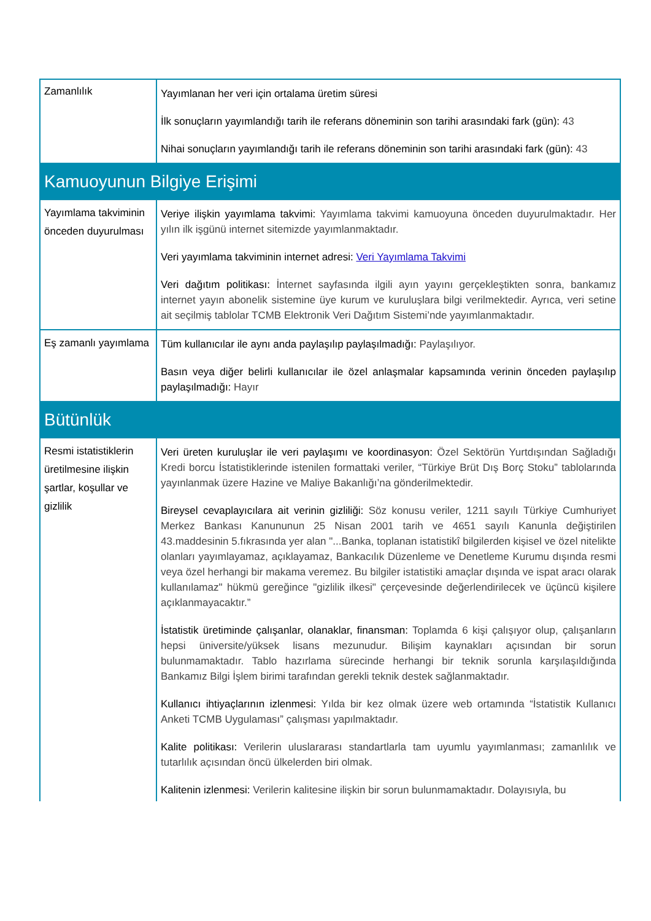| Zamanlılık | Yayımlanan her veri için ortalama üretim süresi İlk sonuçların yayımlandığı tarih ile referans döneminin son tarihi arasındaki fark (gün): 43 Nihai sonuçların yayımlandığı tarih ile referans döneminin son tarihi arasındaki fark (gün): 43 |
| Kamuoyunun Bilgiye Erişimi | |
| Yayımlama takviminin önceden duyurulması | Veriye ilişkin yayımlama takvimi: Yayımlama takvimi kamuoyuna önceden duyurulmaktadır. Her yılın ilk işgünü internet sitemizde yayımlanmaktadır. Veri yayımlama takviminin internet adresi: Veri Yayımlama Takvimi Veri dağıtım politikası: İnternet sayfasında ilgili ayın yayını gerçekleştikten sonra, bankamız internet yayın abonelik sistemine üye kurum ve kuruluşlara bilgi verilmektedir. Ayrıca, veri setine ait seçilmiş tablolar TCMB Elektronik Veri Dağıtım Sistemi’nde yayımlanmaktadır. |
| Eş zamanlı yayımlama | Tüm kullanıcılar ile aynı anda paylaşılıp paylaşılmadığı: Paylaşılıyor. Basın veya diğer belirli kullanıcılar ile özel anlaşmalar kapsamında verinin önceden paylaşılıp paylaşılmadığı: Hayır |
| Bütünlük | |
| Resmi istatistiklerin üretilmesine ilişkin şartlar, koşullar ve gizlilik | Veri üreten kuruluşlar ile veri paylaşımı ve koordinasyon: Özel Sektörün Yurtdışından Sağladığı Kredi borcu İstatistiklerinde istenilen formattaki veriler, “Türkiye Brüt Dış Borç Stoku” tablolarında yayınlanmak üzere Hazine ve Maliye Bakanlığı’na gönderilmektedir. Bireysel cevaplayıcılara ait verinin gizliliği: Söz konusu veriler, 1211 sayılı Türkiye Cumhuriyet Merkez Bankası Kanununun 25 Nisan 2001 tarih ve 4651 sayılı Kanunla değiştirilen 43.maddesinin 5.fıkrasında yer alan "...Banka, toplanan istatistikî bilgilerden kişisel ve özel nitelikte olanları yayımlayamaz, açıklayamaz, Bankacılık Düzenleme ve Denetleme Kurumu dışında resmi veya özel herhangi bir makama veremez. Bu bilgiler istatistiki amaçlar dışında ve ispat aracı olarak kullanılamaz" hükmü gereğince "gizlilik ilkesi" çerçevesinde değerlendirilecek ve üçüncü kişilere açıklanmayacaktır.” İstatistik üretiminde çalışanlar, olanaklar, finansman: Toplamda 6 kişi çalışıyor olup, çalışanların hepsi üniversite/yüksek lisans mezunudur. Bilişim kaynakları açısından bir sorun bulunmamaktadır. Tablo hazırlama sürecinde herhangi bir teknik sorunla karşılaşıldığında Bankamız Bilgi İşlem birimi tarafından gerekli teknik destek sağlanmaktadır. Kullanıcı ihtiyaçlarının izlenmesi: Yılda bir kez olmak üzere web ortamında “İstatistik Kullanıcı Anketi TCMB Uygulaması” çalışması yapılmaktadır. Kalite politikası: Verilerin uluslararası standartlarla tam uyumlu yayımlanması; zamanlılık ve tutarlılık açısından öncü ülkelerden biri olmak. Kalitenin izlenmesi: Verilerin kalitesine ilişkin bir sorun bulunmamaktadır. Dolayısıyla, bu |